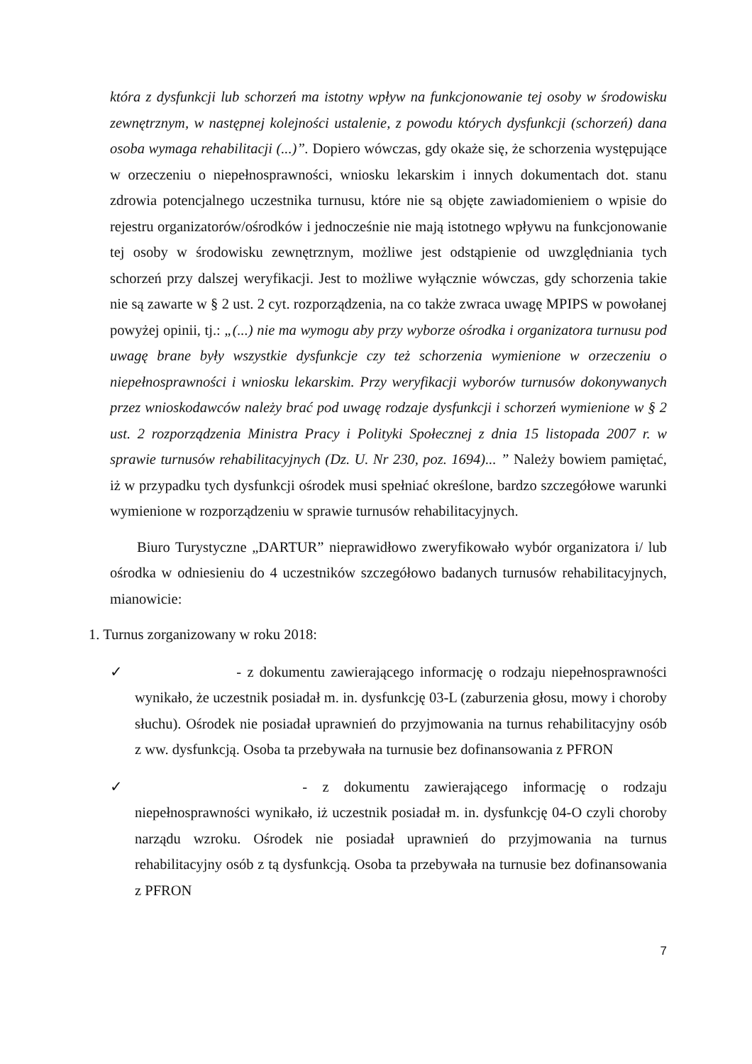która z dysfunkcji lub schorzeń ma istotny wpływ na funkcjonowanie tej osoby w środowisku zewnętrznym, w następnej kolejności ustalenie, z powodu których dysfunkcji (schorzeń) dana osoba wymaga rehabilitacji (...)”. Dopiero wówczas, gdy okaże się, że schorzenia występujące w orzeczeniu o niepełnosprawności, wniosku lekarskim i innych dokumentach dot. stanu zdrowia potencjalnego uczestnika turnusu, które nie są objęte zawiadomieniem o wpisie do rejestru organizatorów/ośrodków i jednocześnie nie mają istotnego wpływu na funkcjonowanie tej osoby w środowisku zewnętrznym, możliwe jest odstąpienie od uwzględniania tych schorzeń przy dalszej weryfikacji. Jest to możliwe wyłącznie wówczas, gdy schorzenia takie nie są zawarte w § 2 ust. 2 cyt. rozporządzenia, na co także zwraca uwagę MPIPS w powołanej powyżej opinii, tj.: „(...) nie ma wymogu aby przy wyborze ośrodka i organizatora turnusu pod uwagę brane były wszystkie dysfunkcje czy też schorzenia wymienione w orzeczeniu o niepełnosprawności i wniosku lekarskim. Przy weryfikacji wyborów turnusów dokonywanych przez wnioskodawców należy brać pod uwagę rodzaje dysfunkcji i schorzeń wymienione w § 2 ust. 2 rozporządzenia Ministra Pracy i Polityki Społecznej z dnia 15 listopada 2007 r. w sprawie turnusów rehabilitacyjnych (Dz. U. Nr 230, poz. 1694)... ” Należy bowiem pamiętać, iż w przypadku tych dysfunkcji ośrodek musi spełniać określone, bardzo szczegółowe warunki wymienione w rozporządzeniu w sprawie turnusów rehabilitacyjnych.
Biuro Turystyczne „DARTUR” nieprawidłowo zweryfikowało wybór organizatora i/ lub ośrodka w odniesieniu do 4 uczestników szczegółowo badanych turnusów rehabilitacyjnych, mianowicie:
1. Turnus zorganizowany w roku 2018:
✓ - z dokumentu zawierającego informację o rodzaju niepełnosprawności wynikało, że uczestnik posiadał m. in. dysfunkcję 03-L (zaburzenia głosu, mowy i choroby słuchu). Ośrodek nie posiadał uprawnień do przyjmowania na turnus rehabilitacyjny osób z ww. dysfunkcją. Osoba ta przebywała na turnusie bez dofinansowania z PFRON
✓ - z dokumentu zawierającego informację o rodzaju niepełnosprawności wynikało, iż uczestnik posiadał m. in. dysfunkcję 04-O czyli choroby narządu wzroku. Ośrodek nie posiadał uprawnień do przyjmowania na turnus rehabilitacyjny osób z tą dysfunkcją. Osoba ta przebywała na turnusie bez dofinansowania z PFRON
7